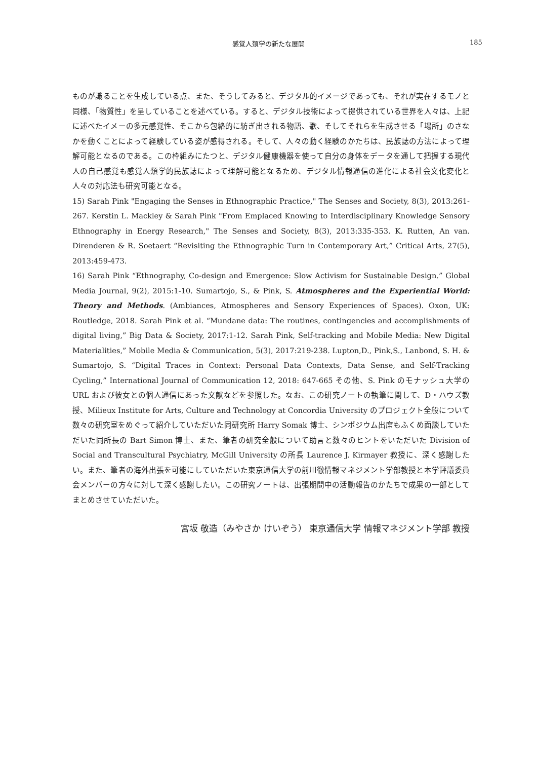感覚人類学の新たな展開 185
ものが識ることを生成している点、また、そうしてみると、デジタル的イメージであっても、それが実在するモノと同様、「物質性」を呈していることを述べている。すると、デジタル技術によって提供されている世界を人々は、上記に述べたイメーの多元感覚性、そこから包絡的に紡ぎ出される物語、歌、そしてそれらを生成させる「場所」のさなかを動くことによって経験している姿が感得される。そして、人々の動く経験のかたちは、民族誌の方法によって理解可能となるのである。この枠組みにたつと、デジタル健康機器を使って自分の身体をデータを通して把握する現代人の自己感覚も感覚人類学的民族誌によって理解可能となるため、デジタル情報通信の進化による社会文化変化と人々の対応法も研究可能となる。
15) Sarah Pink "Engaging the Senses in Ethnographic Practice," The Senses and Society, 8(3), 2013:261-267. Kerstin L. Mackley & Sarah Pink "From Emplaced Knowing to Interdisciplinary Knowledge Sensory Ethnography in Energy Research," The Senses and Society, 8(3), 2013:335-353. K. Rutten, An van. Direnderen & R. Soetaert “Revisiting the Ethnographic Turn in Contemporary Art,” Critical Arts, 27(5), 2013:459-473.
16) Sarah Pink “Ethnography, Co-design and Emergence: Slow Activism for Sustainable Design.” Global Media Journal, 9(2), 2015:1-10. Sumartojo, S., & Pink, S. Atmospheres and the Experiential World: Theory and Methods. (Ambiances, Atmospheres and Sensory Experiences of Spaces). Oxon, UK: Routledge, 2018. Sarah Pink et al. “Mundane data: The routines, contingencies and accomplishments of digital living,” Big Data & Society, 2017:1-12. Sarah Pink, Self-tracking and Mobile Media: New Digital Materialities,” Mobile Media & Communication, 5(3), 2017:219-238. Lupton,D., Pink,S., Lanbond, S. H. & Sumartojo, S. “Digital Traces in Context: Personal Data Contexts, Data Sense, and Self-Tracking Cycling,” International Journal of Communication 12, 2018: 647-665 その他、S. Pink のモナッシュ大学の URL および彼女との個人通信にあった文献などを参照した。なお、この研究ノートの執筆に関して、D・ハウズ教授、Milieux Institute for Arts, Culture and Technology at Concordia University のプロジェクト全般について数々の研究室をめぐって紹介していただいた同研究所 Harry Somak 博士、シンポジウム出席もふくめ面談していただいた同所長の Bart Simon 博士、また、筆者の研究全般について助言と数々のヒントをいただいた Division of Social and Transcultural Psychiatry, McGill University の所長 Laurence J. Kirmayer 教授に、深く感謝したい。また、筆者の海外出張を可能にしていただいた東京通信大学の前川徹情報マネジメント学部教授と本学評議委員会メンバーの方々に対して深く感謝したい。この研究ノートは、出張期間中の活動報告のかたちで成果の一部としてまとめさせていただいた。
宮坂 敬造（みやさか けいぞう） 東京通信大学 情報マネジメント学部 教授